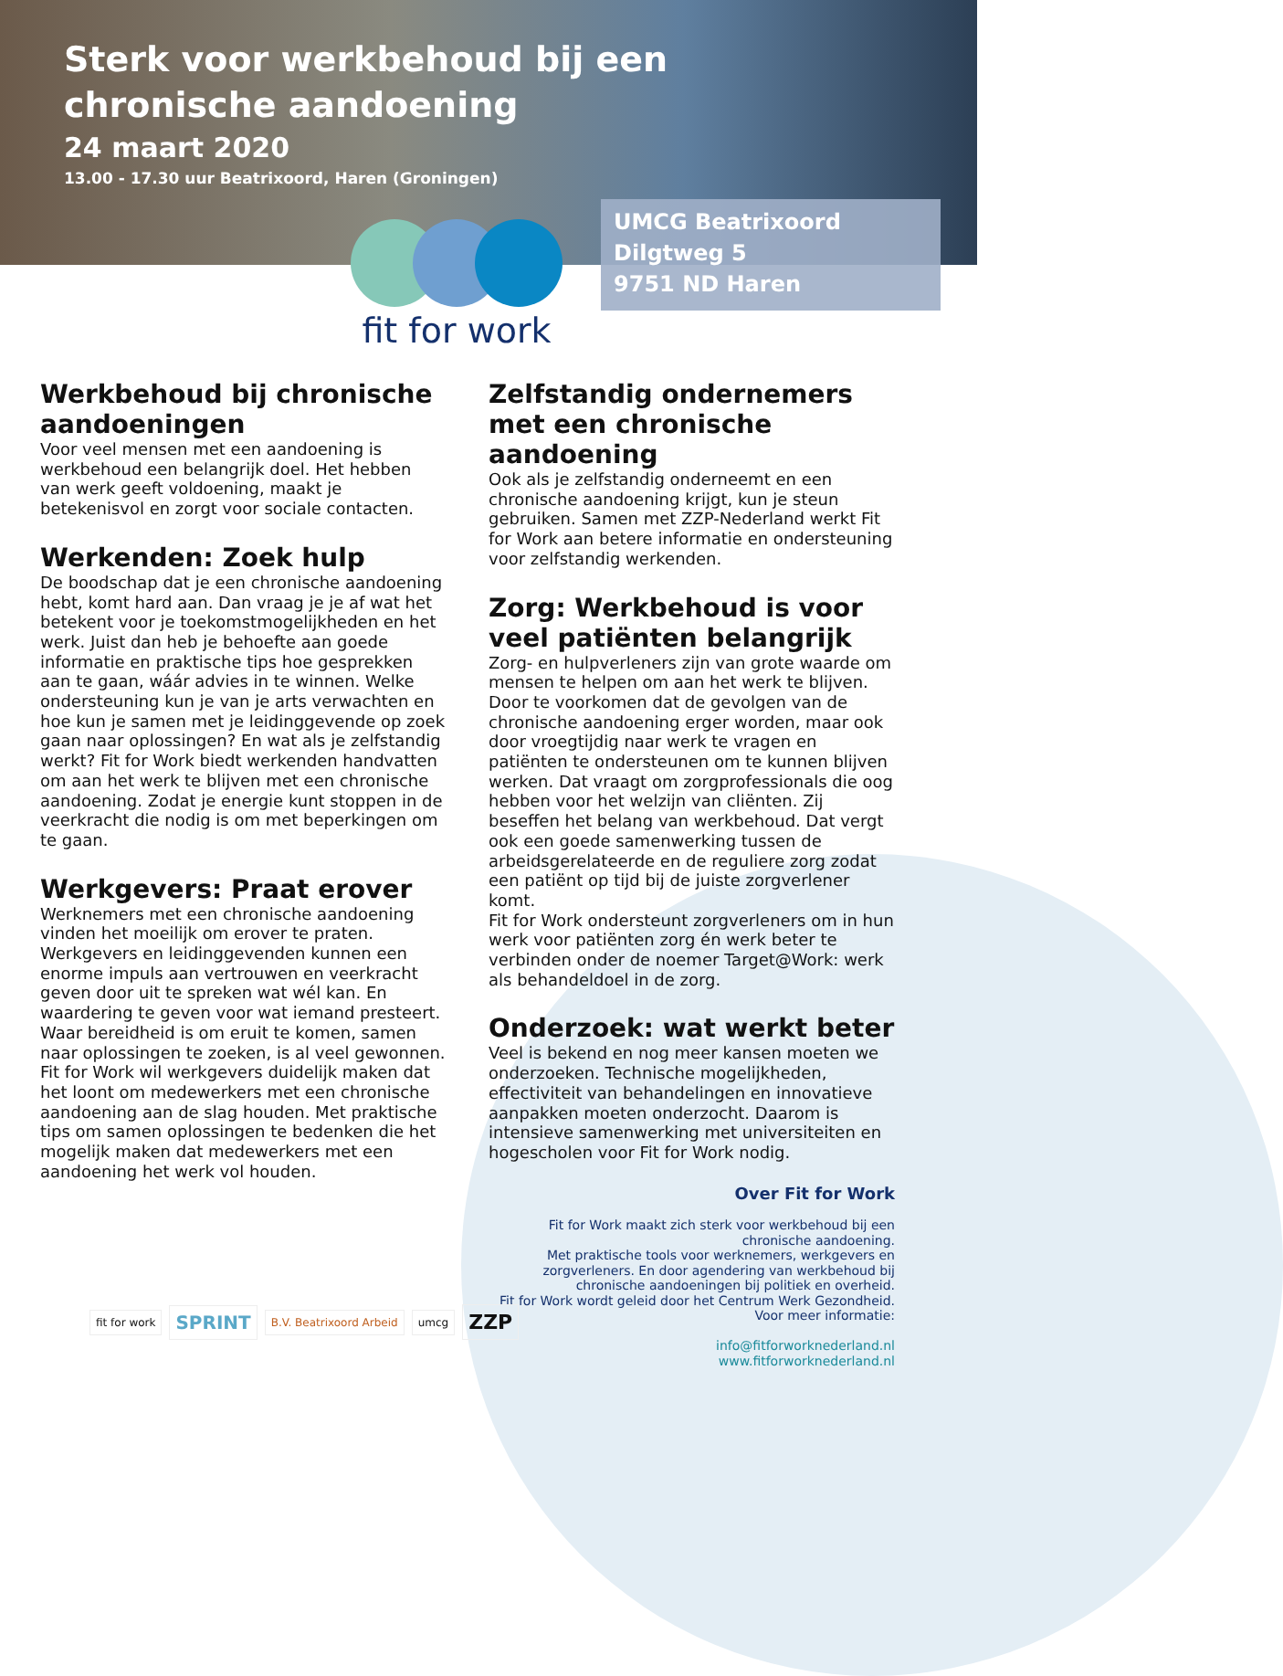Sterk voor werkbehoud bij een
chronische aandoening
24 maart 2020
13.00 - 17.30 uur Beatrixoord, Haren (Groningen)
UMCG Beatrixoord
Dilgtweg 5
9751 ND Haren
fit for work
Werkbehoud bij chronische aandoeningen
Voor veel mensen met een aandoening is werkbehoud een belangrijk doel. Het hebben van werk geeft voldoening, maakt je betekenisvol en zorgt voor sociale contacten.
Werkenden: Zoek hulp
De boodschap dat je een chronische aandoening hebt, komt hard aan. Dan vraag je je af wat het betekent voor je toekomstmogelijkheden en het werk. Juist dan heb je behoefte aan goede informatie en praktische tips hoe gesprekken aan te gaan, wáár advies in te winnen. Welke ondersteuning kun je van je arts verwachten en hoe kun je samen met je leidinggevende op zoek gaan naar oplossingen? En wat als je zelfstandig werkt? Fit for Work biedt werkenden handvatten om aan het werk te blijven met een chronische aandoening. Zodat je energie kunt stoppen in de veerkracht die nodig is om met beperkingen om te gaan.
Werkgevers: Praat erover
Werknemers met een chronische aandoening vinden het moeilijk om erover te praten. Werkgevers en leidinggevenden kunnen een enorme impuls aan vertrouwen en veerkracht geven door uit te spreken wat wél kan. En waardering te geven voor wat iemand presteert. Waar bereidheid is om eruit te komen, samen naar oplossingen te zoeken, is al veel gewonnen.
Fit for Work wil werkgevers duidelijk maken dat het loont om medewerkers met een chronische aandoening aan de slag houden. Met praktische tips om samen oplossingen te bedenken die het mogelijk maken dat medewerkers met een aandoening het werk vol houden.
Zelfstandig ondernemers met een chronische aandoening
Ook als je zelfstandig onderneemt en een chronische aandoening krijgt, kun je steun gebruiken. Samen met ZZP-Nederland werkt Fit for Work aan betere informatie en ondersteuning voor zelfstandig werkenden.
Zorg: Werkbehoud is voor veel patiënten belangrijk
Zorg- en hulpverleners zijn van grote waarde om mensen te helpen om aan het werk te blijven. Door te voorkomen dat de gevolgen van de chronische aandoening erger worden, maar ook door vroegtijdig naar werk te vragen en patiënten te ondersteunen om te kunnen blijven werken. Dat vraagt om zorgprofessionals die oog hebben voor het welzijn van cliënten. Zij beseffen het belang van werkbehoud. Dat vergt ook een goede samenwerking tussen de arbeidsgerelateerde en de reguliere zorg zodat een patiënt op tijd bij de juiste zorgverlener komt.
Fit for Work ondersteunt zorgverleners om in hun werk voor patiënten zorg én werk beter te verbinden onder de noemer Target@Work: werk als behandeldoel in de zorg.
Onderzoek: wat werkt beter
Veel is bekend en nog meer kansen moeten we onderzoeken. Technische mogelijkheden, effectiviteit van behandelingen en innovatieve aanpakken moeten onderzocht. Daarom is intensieve samenwerking met universiteiten en hogescholen voor Fit for Work nodig.
Over Fit for Work
Fit for Work maakt zich sterk voor werkbehoud bij een chronische aandoening.
Met praktische tools voor werknemers, werkgevers en zorgverleners. En door agendering van werkbehoud bij chronische aandoeningen bij politiek en overheid.
Fit for Work wordt geleid door het Centrum Werk Gezondheid.
Voor meer informatie:
info@fitforworknederland.nl
www.fitforworknederland.nl
fit for work SPRINT B.V. Beatrixoord Arbeid umcg ZZP